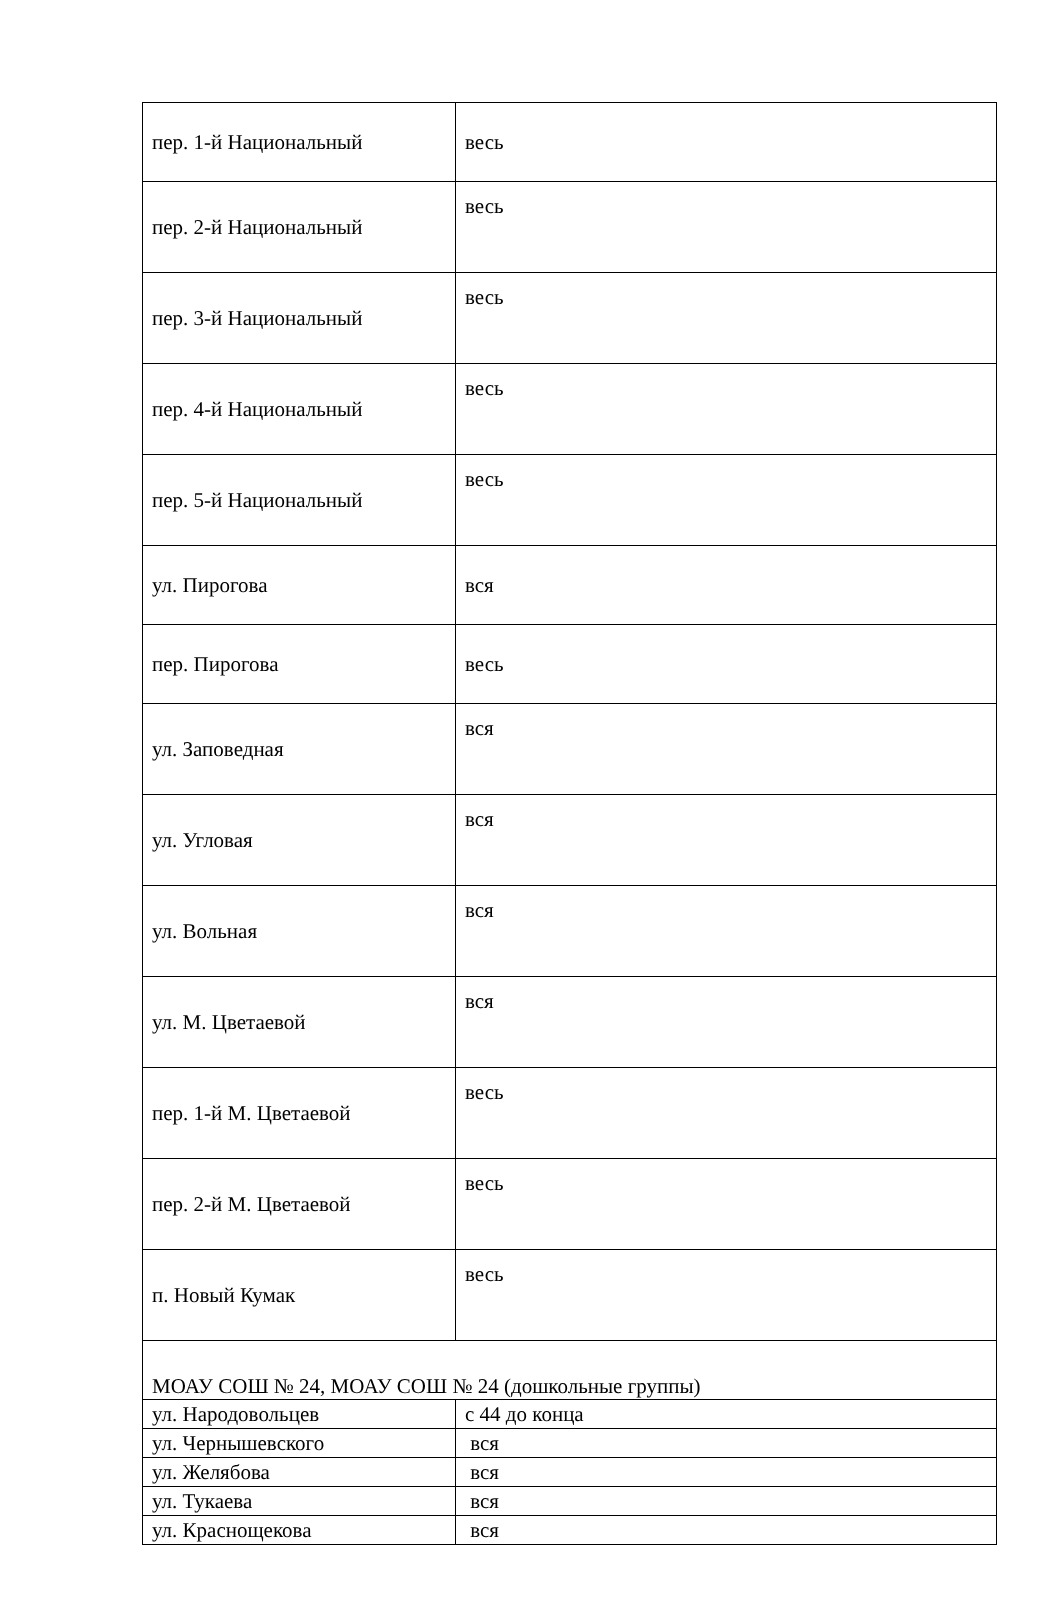| пер. 1-й Национальный | весь |
| пер. 2-й Национальный | весь |
| пер. 3-й Национальный | весь |
| пер. 4-й Национальный | весь |
| пер. 5-й Национальный | весь |
| ул. Пирогова | вся |
| пер. Пирогова | весь |
| ул. Заповедная | вся |
| ул. Угловая | вся |
| ул. Вольная | вся |
| ул. М. Цветаевой | вся |
| пер. 1-й М. Цветаевой | весь |
| пер. 2-й М. Цветаевой | весь |
| п. Новый Кумак | весь |
| МОАУ СОШ № 24, МОАУ СОШ № 24 (дошкольные группы) | |
| ул. Народовольцев | с 44 до конца |
| ул. Чернышевского | вся |
| ул. Желябова | вся |
| ул. Тукаева | вся |
| ул. Краснощекова | вся |